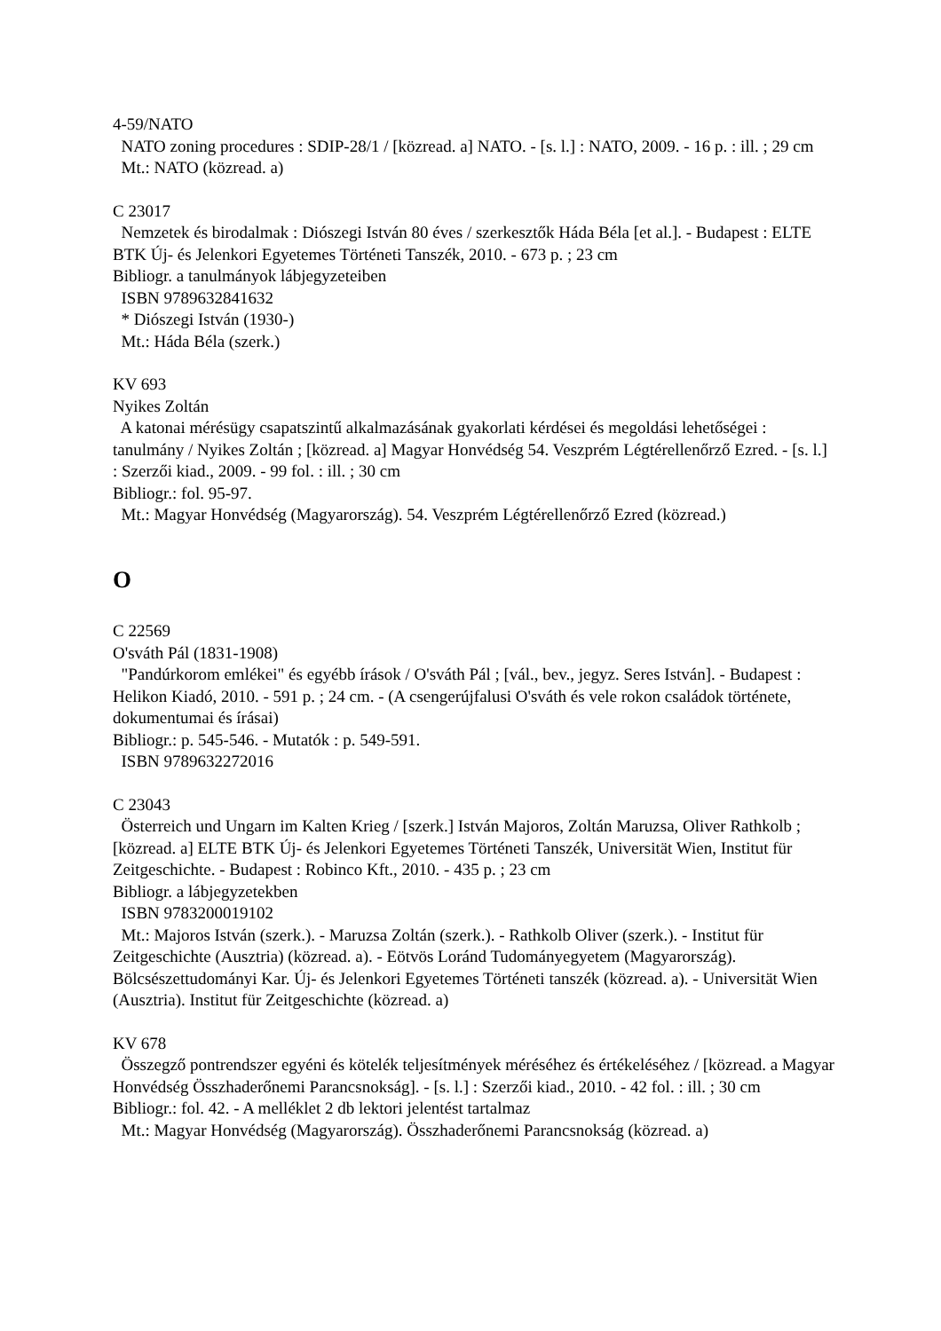4-59/NATO
NATO zoning procedures : SDIP-28/1 / [közread. a] NATO. - [s. l.] : NATO, 2009. - 16 p. : ill. ; 29 cm
Mt.: NATO (közread. a)
C 23017
Nemzetek és birodalmak : Diószegi István 80 éves / szerkesztők Háda Béla [et al.]. - Budapest : ELTE BTK Új- és Jelenkori Egyetemes Történeti Tanszék, 2010. - 673 p. ; 23 cm
Bibliogr. a tanulmányok lábjegyzeteiben
ISBN 9789632841632
* Diószegi István (1930-)
Mt.: Háda Béla (szerk.)
KV 693
Nyikes Zoltán
A katonai mérésügy csapatszintű alkalmazásának gyakorlati kérdései és megoldási lehetőségei : tanulmány / Nyikes Zoltán ; [közread. a] Magyar Honvédség 54. Veszprém Légtérellenőrző Ezred. - [s. l.] : Szerzői kiad., 2009. - 99 fol. : ill. ; 30 cm
Bibliogr.: fol. 95-97.
Mt.: Magyar Honvédség (Magyarország). 54. Veszprém Légtérellenőrző Ezred (közread.)
O
C 22569
O'sváth Pál (1831-1908)
"Pandúrkorom emlékei" és egyébb írások / O'sváth Pál ; [vál., bev., jegyz. Seres István]. - Budapest : Helikon Kiadó, 2010. - 591 p. ; 24 cm. - (A csengerújfalusi O'sváth és vele rokon családok története, dokumentumai és írásai)
Bibliogr.: p. 545-546. - Mutatók : p. 549-591.
ISBN 9789632272016
C 23043
Österreich und Ungarn im Kalten Krieg / [szerk.] István Majoros, Zoltán Maruzsa, Oliver Rathkolb ; [közread. a] ELTE BTK Új- és Jelenkori Egyetemes Történeti Tanszék, Universität Wien, Institut für Zeitgeschichte. - Budapest : Robinco Kft., 2010. - 435 p. ; 23 cm
Bibliogr. a lábjegyzetekben
ISBN 9783200019102
Mt.: Majoros István (szerk.). - Maruzsa Zoltán (szerk.). - Rathkolb Oliver (szerk.). - Institut für Zeitgeschichte (Ausztria) (közread. a). - Eötvös Loránd Tudományegyetem (Magyarország). Bölcsészettudományi Kar. Új- és Jelenkori Egyetemes Történeti tanszék (közread. a). - Universität Wien (Ausztria). Institut für Zeitgeschichte (közread. a)
KV 678
Összegző pontrendszer egyéni és kötelék teljesítmények méréséhez és értékeléséhez / [közread. a Magyar Honvédség Összhaderőnemi Parancsnokság]. - [s. l.] : Szerzői kiad., 2010. - 42 fol. : ill. ; 30 cm
Bibliogr.: fol. 42. - A melléklet 2 db lektori jelentést tartalmaz
Mt.: Magyar Honvédség (Magyarország). Összhaderőnemi Parancsnokság (közread. a)